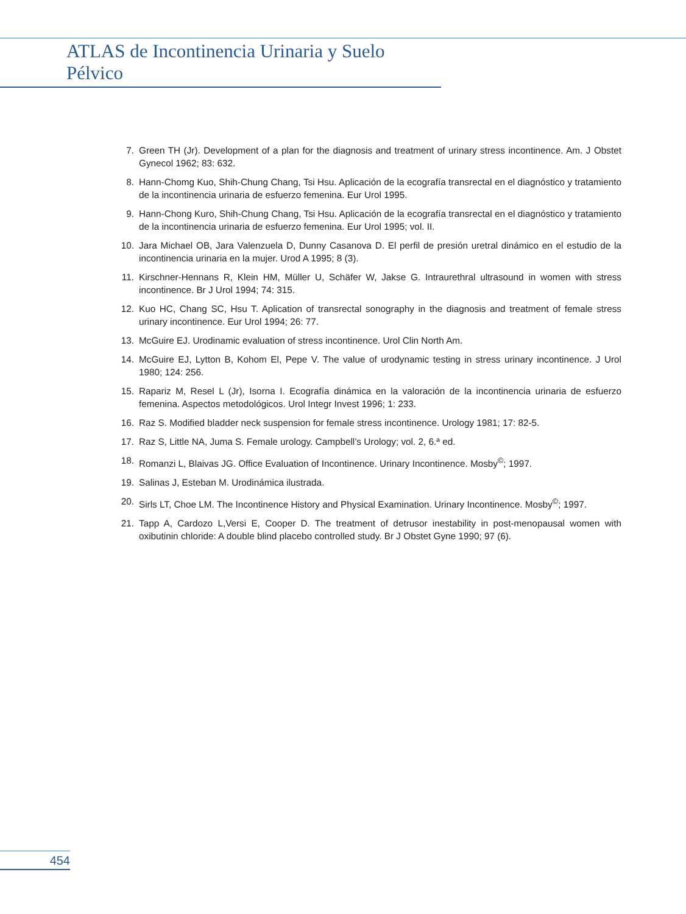ATLAS de Incontinencia Urinaria y Suelo Pélvico
7. Green TH (Jr). Development of a plan for the diagnosis and treatment of urinary stress incontinence. Am. J Obstet Gynecol 1962; 83: 632.
8. Hann-Chomg Kuo, Shih-Chung Chang, Tsi Hsu. Aplicación de la ecografía transrectal en el diagnóstico y tratamiento de la incontinencia urinaria de esfuerzo femenina. Eur Urol 1995.
9. Hann-Chong Kuro, Shih-Chung Chang, Tsi Hsu. Aplicación de la ecografía transrectal en el diagnóstico y tratamiento de la incontinencia urinaria de esfuerzo femenina. Eur Urol 1995; vol. II.
10. Jara Michael OB, Jara Valenzuela D, Dunny Casanova D. El perfil de presión uretral dinámico en el estudio de la incontinencia urinaria en la mujer. Urod A 1995; 8 (3).
11. Kirschner-Hennans R, Klein HM, Müller U, Schäfer W, Jakse G. Intraurethral ultrasound in women with stress incontinence. Br J Urol 1994; 74: 315.
12. Kuo HC, Chang SC, Hsu T. Aplication of transrectal sonography in the diagnosis and treatment of female stress urinary incontinence. Eur Urol 1994; 26: 77.
13. McGuire EJ. Urodinamic evaluation of stress incontinence. Urol Clin North Am.
14. McGuire EJ, Lytton B, Kohom El, Pepe V. The value of urodynamic testing in stress urinary incontinence. J Urol 1980; 124: 256.
15. Rapariz M, Resel L (Jr), Isorna I. Ecografía dinámica en la valoración de la incontinencia urinaria de esfuerzo femenina. Aspectos metodológicos. Urol Integr Invest 1996; 1: 233.
16. Raz S. Modified bladder neck suspension for female stress incontinence. Urology 1981; 17: 82-5.
17. Raz S, Little NA, Juma S. Female urology. Campbell’s Urology; vol. 2, 6.ª ed.
18. Romanzi L, Blaivas JG. Office Evaluation of Incontinence. Urinary Incontinence. Mosby<sup>©</sup>; 1997.
19. Salinas J, Esteban M. Urodinámica ilustrada.
20. Sirls LT, Choe LM. The Incontinence History and Physical Examination. Urinary Incontinence. Mosby<sup>©</sup>; 1997.
21. Tapp A, Cardozo L,Versi E, Cooper D. The treatment of detrusor inestability in post-menopausal women with oxibutinin chloride: A double blind placebo controlled study. Br J Obstet Gyne 1990; 97 (6).
454